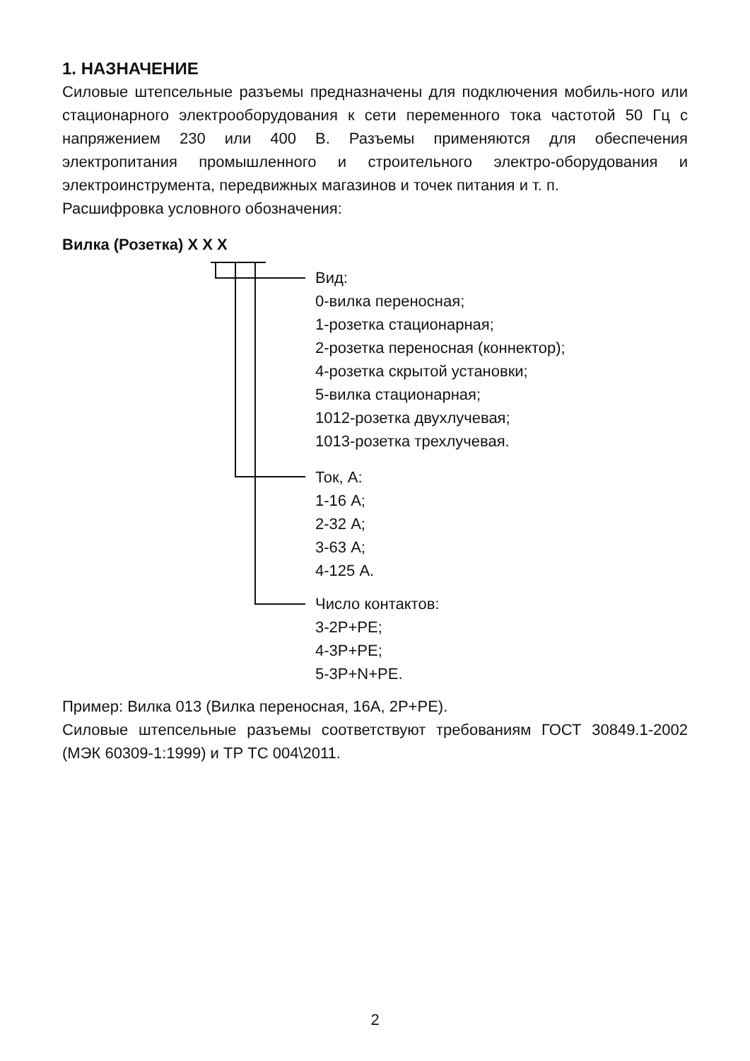1. НАЗНАЧЕНИЕ
Силовые штепсельные разъемы предназначены для подключения мобиль-ного или стационарного электрооборудования к сети переменного тока частотой 50 Гц с напряжением 230 или 400 В. Разъемы применяются для обеспечения электропитания промышленного и строительного электро-оборудования и электроинструмента, передвижных магазинов и точек питания и т. п.
Расшифровка условного обозначения:
Вилка (Розетка) X X X
Вид:
0-вилка переносная;
1-розетка стационарная;
2-розетка переносная (коннектор);
4-розетка скрытой установки;
5-вилка стационарная;
1012-розетка двухлучевая;
1013-розетка трехлучевая.
Ток, А:
1-16 А;
2-32 А;
3-63 А;
4-125 А.
Число контактов:
3-2P+PE;
4-3P+PE;
5-3P+N+PE.
Пример: Вилка 013 (Вилка переносная, 16А, 2P+PE).
Силовые штепсельные разъемы соответствуют требованиям ГОСТ 30849.1-2002 (МЭК 60309-1:1999) и ТР ТС 004\2011.
2